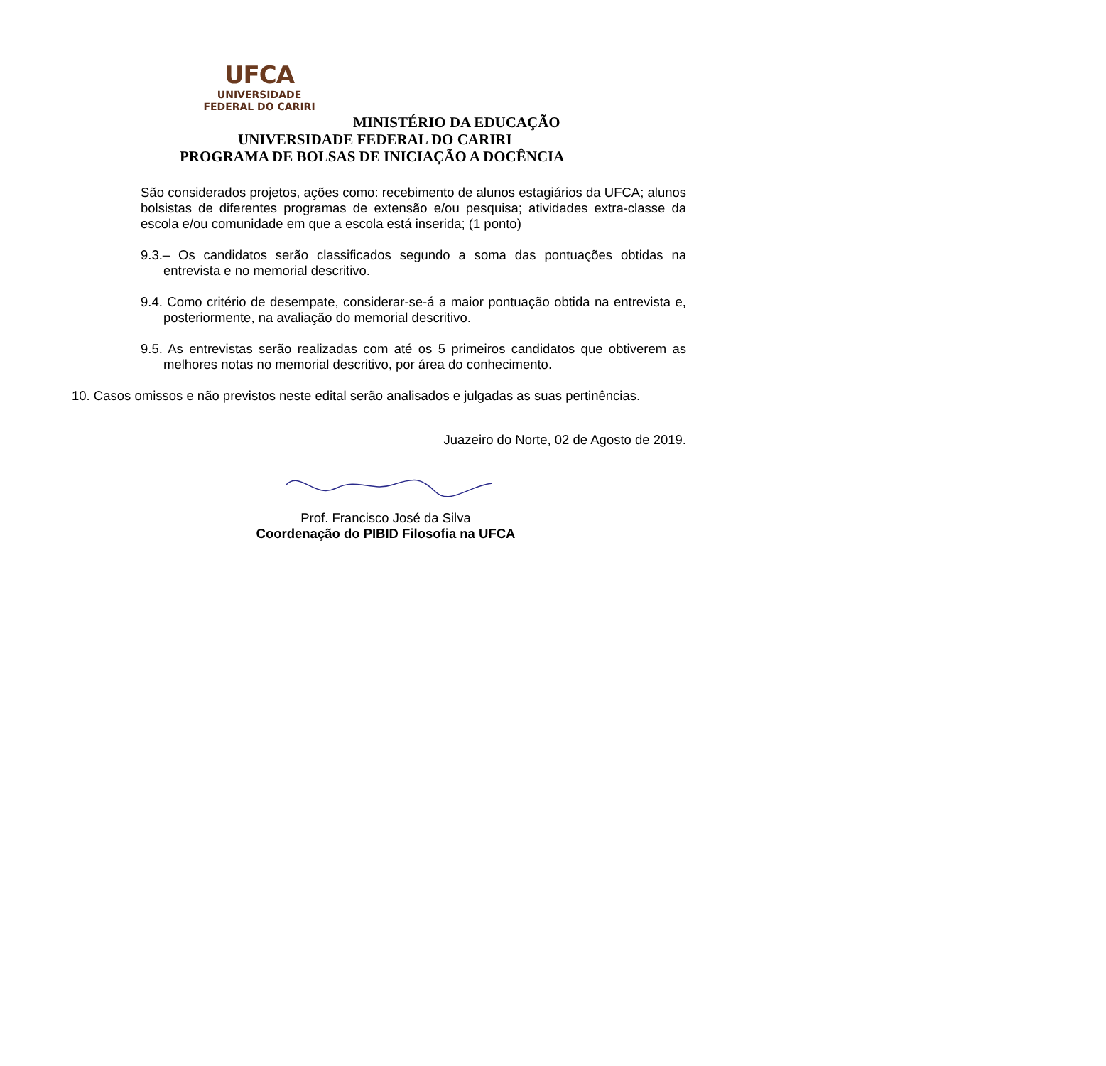UFCA
UNIVERSIDADE
FEDERAL DO CARIRI
MINISTÉRIO DA EDUCAÇÃO
UNIVERSIDADE FEDERAL DO CARIRI
PROGRAMA DE BOLSAS DE INICIAÇÃO A DOCÊNCIA
São considerados projetos, ações como: recebimento de alunos estagiários da UFCA; alunos bolsistas de diferentes programas de extensão e/ou pesquisa; atividades extra-classe da escola e/ou comunidade em que a escola está inserida; (1 ponto)
9.3.– Os candidatos serão classificados segundo a soma das pontuações obtidas na entrevista e no memorial descritivo.
9.4. Como critério de desempate, considerar-se-á a maior pontuação obtida na entrevista e, posteriormente, na avaliação do memorial descritivo.
9.5. As entrevistas serão realizadas com até os 5 primeiros candidatos que obtiverem as melhores notas no memorial descritivo, por área do conhecimento.
10. Casos omissos e não previstos neste edital serão analisados e julgadas as suas pertinências.
Juazeiro do Norte, 02 de Agosto de 2019.
Prof. Francisco José da Silva
Coordenação do PIBID Filosofia na UFCA